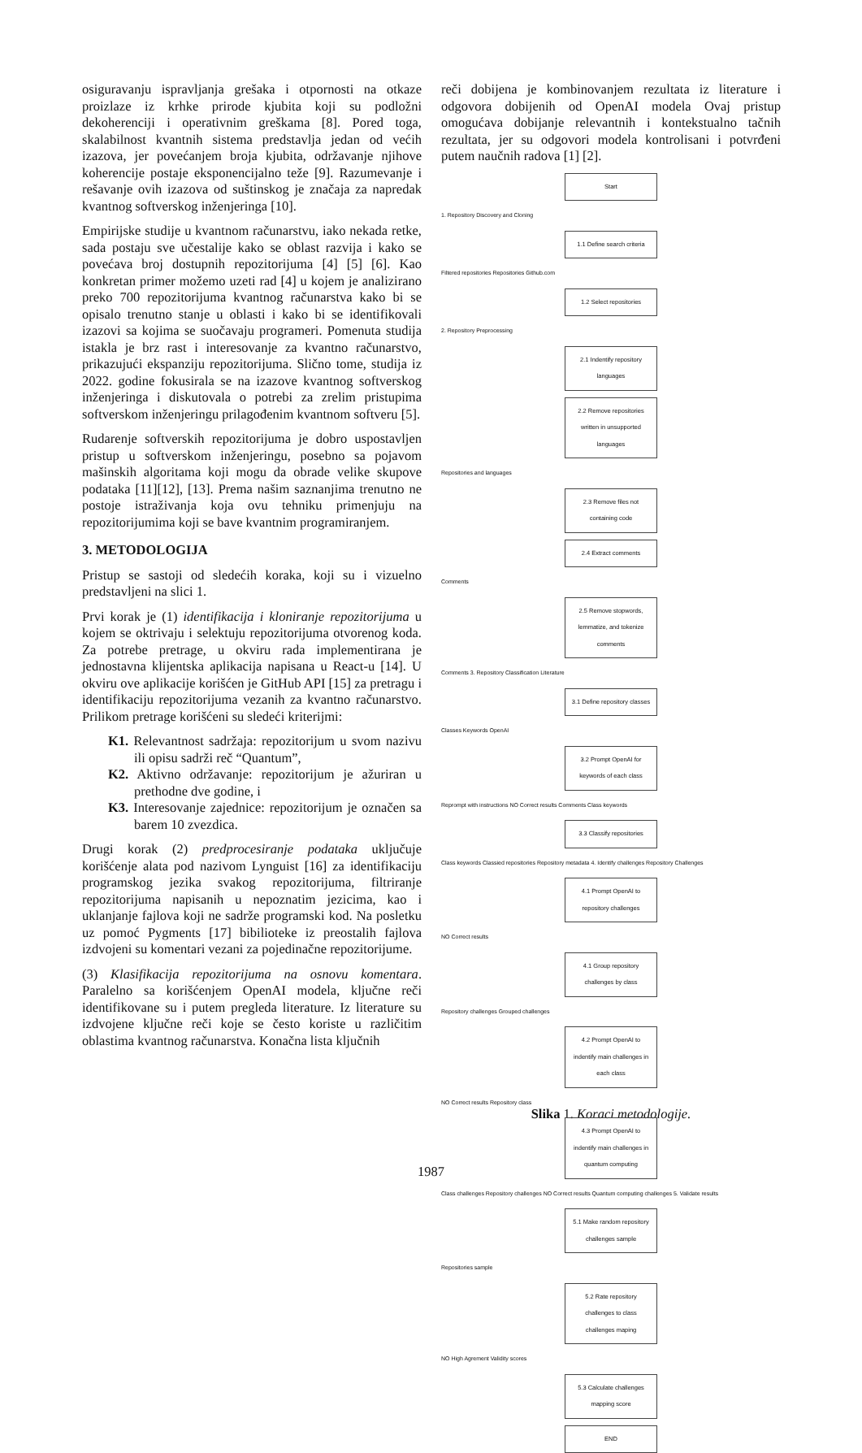osiguravanju ispravljanja grešaka i otpornosti na otkaze proizlaze iz krhke prirode kjubita koji su podložni dekoherenciji i operativnim greškama [8]. Pored toga, skalabilnost kvantnih sistema predstavlja jedan od većih izazova, jer povećanjem broja kjubita, održavanje njihove koherencije postaje eksponencijalno teže [9]. Razumevanje i rešavanje ovih izazova od suštinskog je značaja za napredak kvantnog softverskog inženjeringa [10].
Empirijske studije u kvantnom računarstvu, iako nekada retke, sada postaju sve učestalije kako se oblast razvija i kako se povećava broj dostupnih repozitorijuma [4] [5] [6]. Kao konkretan primer možemo uzeti rad [4] u kojem je analizirano preko 700 repozitorijuma kvantnog računarstva kako bi se opisalo trenutno stanje u oblasti i kako bi se identifikovali izazovi sa kojima se suočavaju programeri. Pomenuta studija istakla je brz rast i interesovanje za kvantno računarstvo, prikazujući ekspanziju repozitorijuma. Slično tome, studija iz 2022. godine fokusirala se na izazove kvantnog softverskog inženjeringa i diskutovala o potrebi za zrelim pristupima softverskom inženjeringu prilagođenim kvantnom softveru [5].
Rudarenje softverskih repozitorijuma je dobro uspostavljen pristup u softverskom inženjeringu, posebno sa pojavom mašinskih algoritama koji mogu da obrade velike skupove podataka [11][12], [13]. Prema našim saznanjima trenutno ne postoje istraživanja koja ovu tehniku primenjuju na repozitorijumima koji se bave kvantnim programiranjem.
3. METODOLOGIJA
Pristup se sastoji od sledećih koraka, koji su i vizuelno predstavljeni na slici 1.
Prvi korak je (1) identifikacija i kloniranje repozitorijuma u kojem se oktrivaju i selektuju repozitorijuma otvorenog koda. Za potrebe pretrage, u okviru rada implementirana je jednostavna klijentska aplikacija napisana u React-u [14]. U okviru ove aplikacije korišćen je GitHub API [15] za pretragu i identifikaciju repozitorijuma vezanih za kvantno računarstvo. Prilikom pretrage korišćeni su sledeći kriterijmi:
K1. Relevantnost sadržaja: repozitorijum u svom nazivu ili opisu sadrži reč “Quantum”,
K2. Aktivno održavanje: repozitorijum je ažuriran u prethodne dve godine, i
K3. Interesovanje zajednice: repozitorijum je označen sa barem 10 zvezdica.
Drugi korak (2) predprocesiranje podataka uključuje korišćenje alata pod nazivom Lynguist [16] za identifikaciju programskog jezika svakog repozitorijuma, filtriranje repozitorijuma napisanih u nepoznatim jezicima, kao i uklanjanje fajlova koji ne sadrže programski kod. Na posletku uz pomoć Pygments [17] bibilioteke iz preostalih fajlova izdvojeni su komentari vezani za pojedinačne repozitorijume.
(3) Klasifikacija repozitorijuma na osnovu komentara. Paralelno sa korišćenjem OpenAI modela, ključne reči identifikovane su i putem pregleda literature. Iz literature su izdvojene ključne reči koje se često koriste u različitim oblastima kvantnog računarstva. Konačna lista ključnih
reči dobijena je kombinovanjem rezultata iz literature i odgovora dobijenih od OpenAI modela Ovaj pristup omogućava dobijanje relevantnih i kontekstualno tačnih rezultata, jer su odgovori modela kontrolisani i potvrđeni putem naučnih radova [1] [2].
Start
1. Repository Discovery and Cloning
1.1 Define search criteria
Filtered repositories Repositories Github.com
1.2 Select repositories
2. Repository Preprocessing
2.1 Indentify repository languages
2.2 Remove repositories written in unsupported languages
Repositories and languages
2.3 Remove files not containing code
2.4 Extract comments
Comments
2.5 Remove stopwords, lemmatize, and tokenize comments
Comments 3. Repository Classification Literature
3.1 Define repository classes
Classes Keywords OpenAI
3.2 Prompt OpenAI for keywords of each class
Reprompt with instructions NO Correct results Comments Class keywords
3.3 Classify repositories
Class keywords Classied repositories Repository metadata 4. Identify challenges Repository Challenges
4.1 Prompt OpenAI to repository challenges
NO Correct results
4.1 Group repository challenges by class
Repository challenges Grouped challenges
4.2 Prompt OpenAI to indentify main challenges in each class
NO Correct results Repository class
4.3 Prompt OpenAI to indentify main challenges in quantum computing
Class challenges Repository challenges NO Correct results Quantum computing challenges 5. Validate results
5.1 Make random repository challenges sample
Repositories sample
5.2 Rate repository challenges to class challenges maping
NO High Agrement Validity scores
5.3 Calculate challenges mapping score
END
Slika 1. Koraci metodologije.
1987